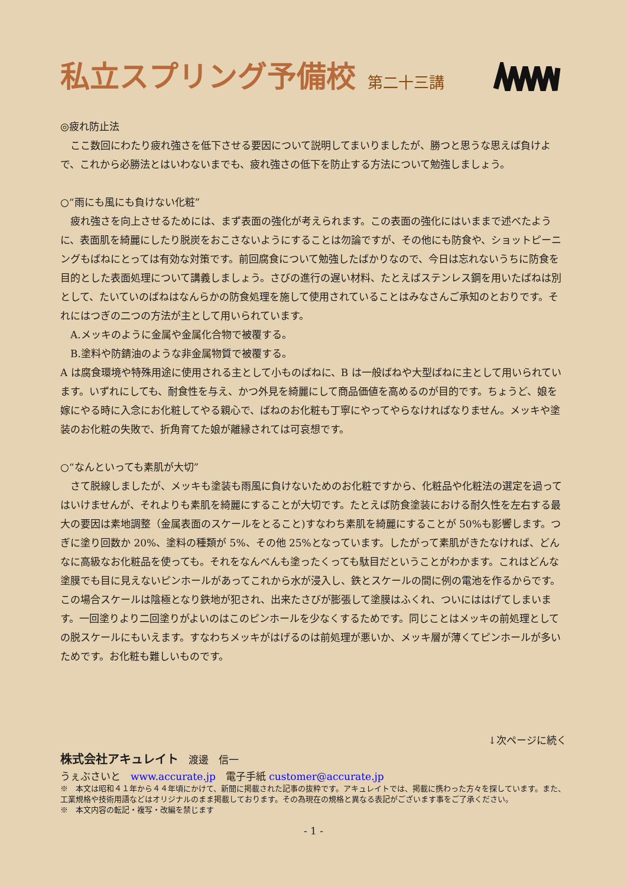私立スプリング予備校 第二十三講
◎疲れ防止法
ここ数回にわたり疲れ強さを低下させる要因について説明してまいりましたが、勝つと思うな思えば負けよで、これから必勝法とはいわないまでも、疲れ強さの低下を防止する方法について勉強しましょう。
○“雨にも風にも負けない化粧”
疲れ強さを向上させるためには、まず表面の強化が考えられます。この表面の強化にはいままで述べたように、表面肌を綺麗にしたり脱炭をおこさないようにすることは勿論ですが、その他にも防食や、ショットピーニングもばねにとっては有効な対策です。前回腐食について勉強したばかりなので、今日は忘れないうちに防食を目的とした表面処理について講義しましょう。さびの進行の遅い材料、たとえばステンレス鋼を用いたばねは別として、たいていのばねはなんらかの防食処理を施して使用されていることはみなさんご承知のとおりです。それにはつぎの二つの方法が主として用いられています。
A.メッキのように金属や金属化合物で被覆する。
B.塗料や防錆油のような非金属物質で被覆する。
A は腐食環境や特殊用途に使用される主として小ものばねに、B は一般ばねや大型ばねに主として用いられています。いずれにしても、耐食性を与え、かつ外見を綺麗にして商品価値を高めるのが目的です。ちょうど、娘を嫁にやる時に入念にお化粧してやる親心で、ばねのお化粧も丁寧にやってやらなければなりません。メッキや塗装のお化粧の失敗で、折角育てた娘が離縁されては可哀想です。
○“なんといっても素肌が大切”
さて脱線しましたが、メッキも塗装も雨風に負けないためのお化粧ですから、化粧品や化粧法の選定を過ってはいけませんが、それよりも素肌を綺麗にすることが大切です。たとえば防食塗装における耐久性を左右する最大の要因は素地調整（金属表面のスケールをとること)すなわち素肌を綺麗にすることが 50%も影響します。つぎに塗り回数か 20%、塗料の種類が 5%、その他 25%となっています。したがって素肌がきたなければ、どんなに高級なお化粧品を使っても。それをなんべんも塗ったくっても駄目だということがわかます。これはどんな塗膜でも目に見えないピンホールがあってこれから水が浸入し、鉄とスケールの間に例の電池を作るからです。この場合スケールは陰極となり鉄地が犯され、出来たさびが膨張して塗膜はふくれ、ついにははげてしまいます。一回塗りより二回塗りがよいのはこのピンホールを少なくするためです。同じことはメッキの前処理としての脱スケールにもいえます。すなわちメッキがはげるのは前処理が悪いか、メッキ層が薄くてピンホールが多いためです。お化粧も難しいものです。
↓次ページに続く
株式会社アキュレイト　渡邊　信一
うぇぶさいと　www.accurate.jp　電子手紙 customer@accurate.jp
※　本文は昭和４１年から４４年頃にかけて、新聞に掲載された記事の抜粋です。アキュレイトでは、掲載に携わった方々を探しています。また、工業規格や技術用語などはオリジナルのまま掲載しております。その為現在の規格と異なる表記がございます事をご了承ください。
※　本文内容の転記・複写・改編を禁じます
- 1 -